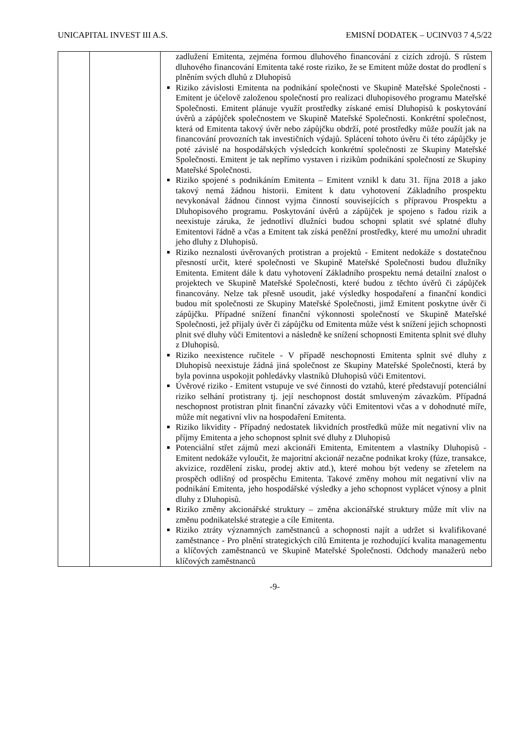UNICAPITAL INVEST III A.S. EMISNÍ DODATEK – UCINV03 7 4,5/22
| | | zadlužení Emitenta, zejména formou dluhového financování z cizích zdrojů. S růstem dluhového financování Emitenta také roste riziko, že se Emitent může dostat do prodlení s plněním svých dluhů z Dluhopisů Riziko závislosti Emitenta na podnikání společnosti ve Skupině Mateřské Společnosti - Emitent je účelově založenou společností pro realizaci dluhopisového programu Mateřské Společnosti. Emitent plánuje využít prostředky získané emisí Dluhopisů k poskytování úvěrů a zápůjček společnostem ve Skupině Mateřské Společnosti. Konkrétní společnost, která od Emitenta takový úvěr nebo zápůjčku obdrží, poté prostředky může použít jak na financování provozních tak investičních výdajů. Splácení tohoto úvěru či této zápůjčky je poté závislé na hospodářských výsledcích konkrétní společnosti ze Skupiny Mateřské Společnosti. Emitent je tak nepřímo vystaven i rizikům podnikání společností ze Skupiny Mateřské Společnosti. Riziko spojené s podnikáním Emitenta – Emitent vznikl k datu 31. října 2018 a jako takový nemá žádnou historii. Emitent k datu vyhotovení Základního prospektu nevykonával žádnou činnost vyjma činností souvisejících s přípravou Prospektu a Dluhopisového programu. Poskytování úvěrů a zápůjček je spojeno s řadou rizik a neexistuje záruka, že jednotliví dlužníci budou schopni splatit své splatné dluhy Emitentovi řádně a včas a Emitent tak získá peněžní prostředky, které mu umožní uhradit jeho dluhy z Dluhopisů. Riziko neznalosti úvěrovaných protistran a projektů - Emitent nedokáže s dostatečnou přesností určit, které společnosti ve Skupině Mateřské Společnosti budou dlužníky Emitenta. Emitent dále k datu vyhotovení Základního prospektu nemá detailní znalost o projektech ve Skupině Mateřské Společnosti, které budou z těchto úvěrů či zápůjček financovány. Nelze tak přesně usoudit, jaké výsledky hospodaření a finanční kondici budou mít společnosti ze Skupiny Mateřské Společnosti, jimž Emitent poskytne úvěr či zápůjčku. Případné snížení finanční výkonnosti společností ve Skupině Mateřské Společnosti, jež přijaly úvěr či zápůjčku od Emitenta může vést k snížení jejich schopnosti plnit své dluhy vůči Emitentovi a následně ke snížení schopnosti Emitenta splnit své dluhy z Dluhopisů. Riziko neexistence ručitele - V případě neschopnosti Emitenta splnit své dluhy z Dluhopisů neexistuje žádná jiná společnost ze Skupiny Mateřské Společnosti, která by byla povinna uspokojit pohledávky vlastníků Dluhopisů vůči Emitentovi. Úvěrové riziko - Emitent vstupuje ve své činnosti do vztahů, které představují potenciální riziko selhání protistrany tj. její neschopnost dostát smluveným závazkům. Případná neschopnost protistran plnit finanční závazky vůči Emitentovi včas a v dohodnuté míře, může mít negativní vliv na hospodaření Emitenta. Riziko likvidity - Případný nedostatek likvidních prostředků může mít negativní vliv na příjmy Emitenta a jeho schopnost splnit své dluhy z Dluhopisů Potenciální střet zájmů mezi akcionáři Emitenta, Emitentem a vlastníky Dluhopisů - Emitent nedokáže vyloučit, že majoritní akcionář nezačne podnikat kroky (fúze, transakce, akvizice, rozdělení zisku, prodej aktiv atd.), které mohou být vedeny se zřetelem na prospěch odlišný od prospěchu Emitenta. Takové změny mohou mít negativní vliv na podnikání Emitenta, jeho hospodářské výsledky a jeho schopnost vyplácet výnosy a plnit dluhy z Dluhopisů. Riziko změny akcionářské struktury – změna akcionářské struktury může mít vliv na změnu podnikatelské strategie a cíle Emitenta. Riziko ztráty významných zaměstnanců a schopnosti najít a udržet si kvalifikované zaměstnance - Pro plnění strategických cílů Emitenta je rozhodující kvalita managementu a klíčových zaměstnanců ve Skupině Mateřské Společnosti. Odchody manažerů nebo klíčových zaměstnanců |
-9-